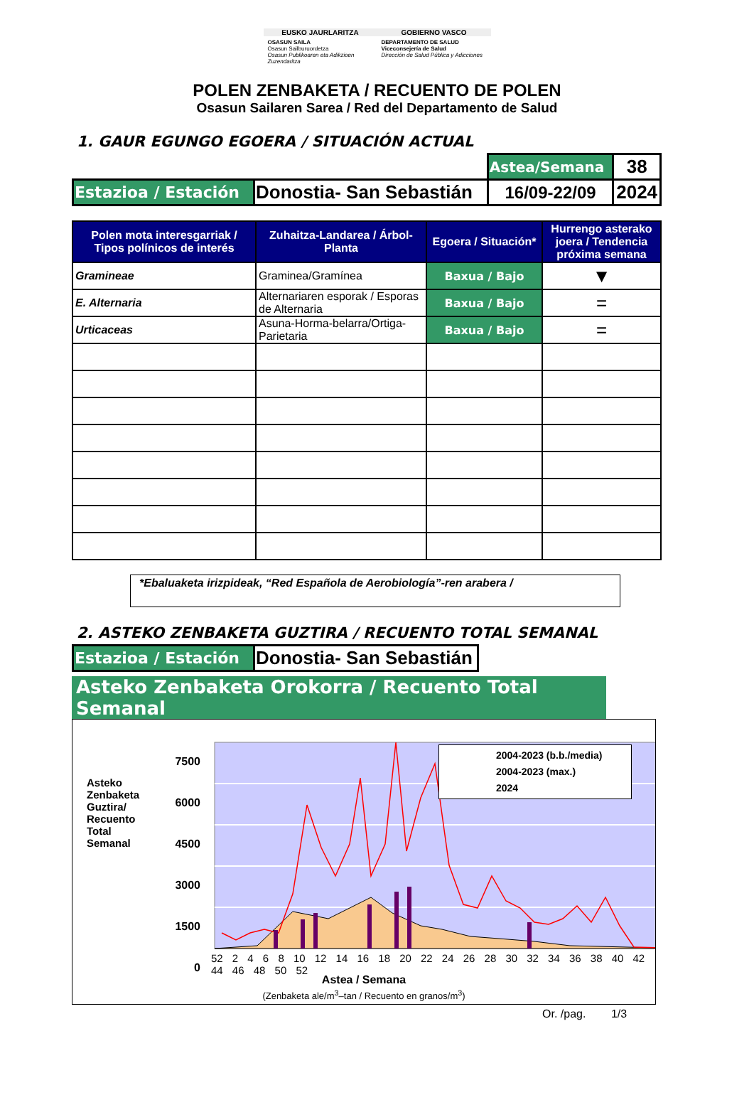EUSKO JAURLARITZA
GOBIERNO VASCO
OSASUN SAILA
Osasun Sailburuordetza
Osasun Publikoaren eta Adikzioen Zuzendaritza
DEPARTAMENTO DE SALUD
Viceconsejería de Salud
Dirección de Salud Pública y Adicciones
POLEN ZENBAKETA / RECUENTO DE POLEN
Osasun Sailaren Sarea / Red del Departamento de Salud
1. GAUR EGUNGO EGOERA / SITUACIÓN ACTUAL
| | | Astea/Semana | 38 |
| Estazioa / Estación | Donostia- San Sebastián | 16/09-22/09 | 2024 |
| Polen mota interesgarriak / Tipos polínicos de interés | Zuhaitza-Landarea / Árbol-Planta | Egoera / Situación* | Hurrengo asterako joera / Tendencia próxima semana |
| --- | --- | --- | --- |
| Gramineae | Graminea/Gramínea | Baxua / Bajo | ▼ |
| E. Alternaria | Alternariaren esporak / Esporas de Alternaria | Baxua / Bajo | = |
| Urticaceas | Asuna-Horma-belarra/Ortiga-Parietaria | Baxua / Bajo | = |
*Ebaluaketa irizpideak, “Red Española de Aerobiología”-ren arabera /
2. ASTEKO ZENBAKETA GUZTIRA / RECUENTO TOTAL SEMANAL
| Estazioa / Estación | Donostia- San Sebastián |
Asteko Zenbaketa Orokorra / Recuento Total Semanal
7500
6000
4500
3000
1500
0
Asteko Zenbaketa Guztira/ Recuento Total Semanal
2004-2023 (b.b./media)
2004-2023 (max.)
2024
52 2 4 6 8 10 12 14 16 18 20 22 24 26 28 30 32 34 36 38 40 42 44 46 48 50 52
Astea / Semana
(Zenbaketa ale/m<sup>3</sup>–tan / Recuento en granos/m<sup>3</sup>)
Or. /pag. 1/3